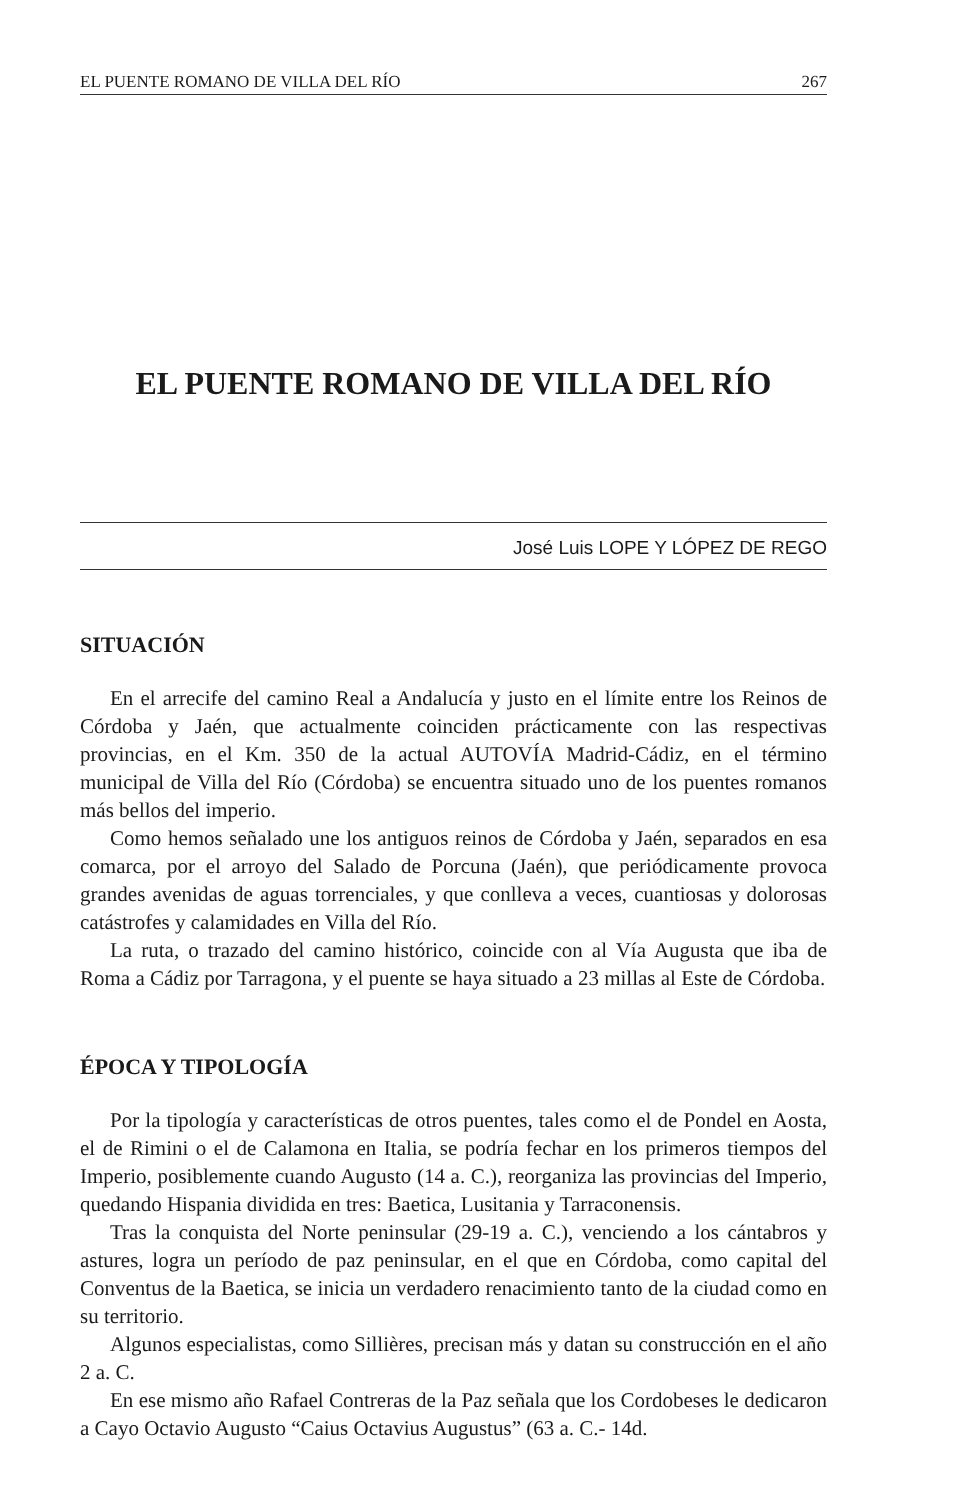EL PUENTE ROMANO DE VILLA DEL RÍO 267
EL PUENTE ROMANO DE VILLA DEL RÍO
José Luis LOPE Y LÓPEZ DE REGO
SITUACIÓN
En el arrecife del camino Real a Andalucía y justo en el límite entre los Reinos de Córdoba y Jaén, que actualmente coinciden prácticamente con las respectivas provincias, en el Km. 350 de la actual AUTOVÍA Madrid-Cádiz, en el término municipal de Villa del Río (Córdoba) se encuentra situado uno de los puentes romanos más bellos del imperio.
Como hemos señalado une los antiguos reinos de Córdoba y Jaén, separados en esa comarca, por el arroyo del Salado de Porcuna (Jaén), que periódicamente provoca grandes avenidas de aguas torrenciales, y que conlleva a veces, cuantiosas y dolorosas catástrofes y calamidades en Villa del Río.
La ruta, o trazado del camino histórico, coincide con al Vía Augusta que iba de Roma a Cádiz por Tarragona, y el puente se haya situado a 23 millas al Este de Córdoba.
ÉPOCA Y TIPOLOGÍA
Por la tipología y características de otros puentes, tales como el de Pondel en Aosta, el de Rimini o el de Calamona en Italia, se podría fechar en los primeros tiempos del Imperio, posiblemente cuando Augusto (14 a. C.), reorganiza las provincias del Imperio, quedando Hispania dividida en tres: Baetica, Lusitania y Tarraconensis.
Tras la conquista del Norte peninsular (29-19 a. C.), venciendo a los cántabros y astures, logra un período de paz peninsular, en el que en Córdoba, como capital del Conventus de la Baetica, se inicia un verdadero renacimiento tanto de la ciudad como en su territorio.
Algunos especialistas, como Sillières, precisan más y datan su construcción en el año 2 a. C.
En ese mismo año Rafael Contreras de la Paz señala que los Cordobeses le dedicaron a Cayo Octavio Augusto “Caius Octavius Augustus” (63 a. C.- 14d.